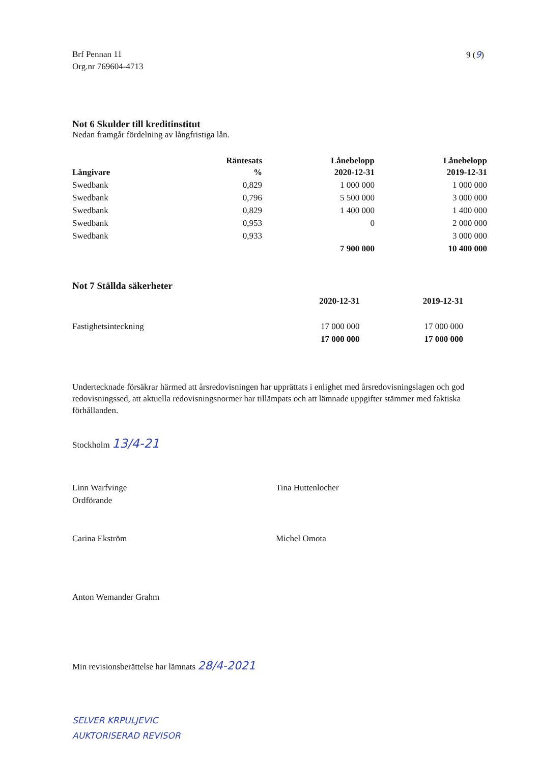Brf Pennan 11
Org.nr 769604-4713
9 (9)
Not 6 Skulder till kreditinstitut
Nedan framgår fördelning av långfristiga lån.
| Långivare | Räntesats % | Lånebelopp 2020-12-31 | Lånebelopp 2019-12-31 |
| --- | --- | --- | --- |
| Swedbank | 0,829 | 1 000 000 | 1 000 000 |
| Swedbank | 0,796 | 5 500 000 | 3 000 000 |
| Swedbank | 0,829 | 1 400 000 | 1 400 000 |
| Swedbank | 0,953 | 0 | 2 000 000 |
| Swedbank | 0,933 | | 3 000 000 |
| | | 7 900 000 | 10 400 000 |
Not 7 Ställda säkerheter
| | 2020-12-31 | 2019-12-31 |
| --- | --- | --- |
| Fastighetsinteckning | 17 000 000 | 17 000 000 |
| | 17 000 000 | 17 000 000 |
Undertecknade försäkrar härmed att årsredovisningen har upprättats i enlighet med årsredovisningslagen och god redovisningssed, att aktuella redovisningsnormer har tillämpats och att lämnade uppgifter stämmer med faktiska förhållanden.
Stockholm 13/4-21
Linn Warfvinge
Ordförande
Tina Huttenlocher
Carina Ekström
Michel Omota
Anton Wemander Grahm
Min revisionsberättelse har lämnats 28/4-2021
SELVER KRPULJEVIC
AUKTORISERAD REVISOR